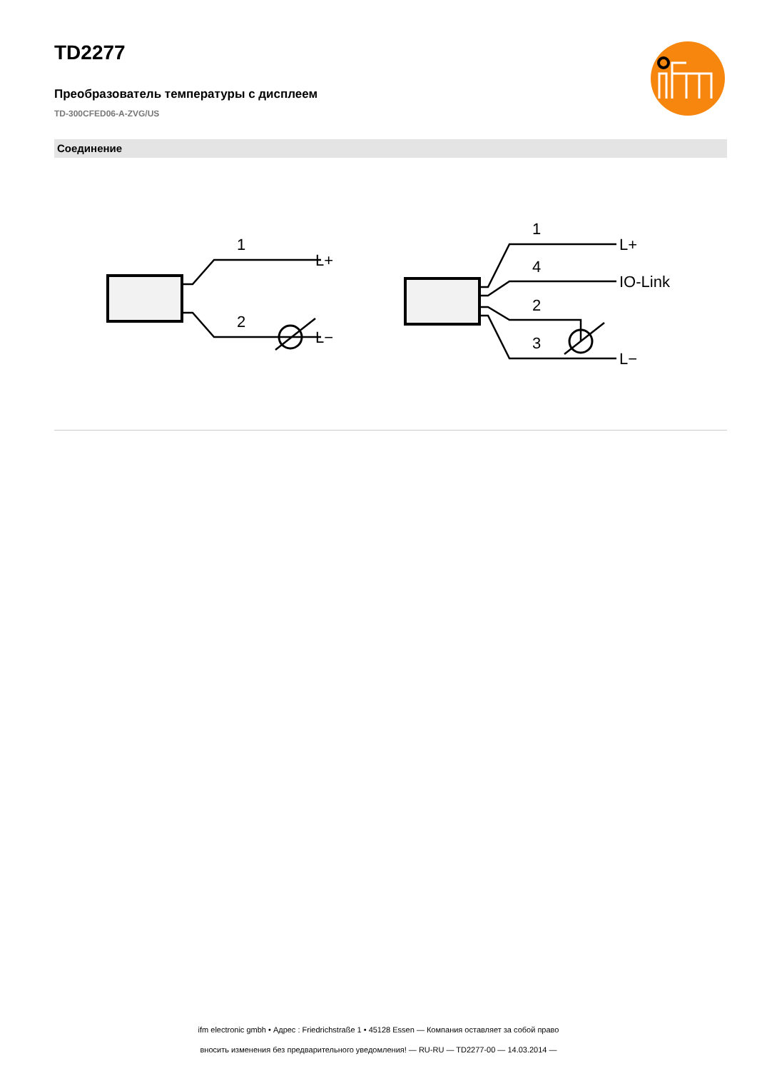TD2277
Преобразователь температуры с дисплеем
TD-300CFED06-A-ZVG/US
Соединение
1
2
L+
L−
1
4
2
3
L+
IO-Link
L−
ifm electronic gmbh • Адрес : Friedrichstraße 1 • 45128 Essen — Компания оставляет за собой право
вносить изменения без предварительного уведомления! — RU-RU — TD2277-00 — 14.03.2014 —